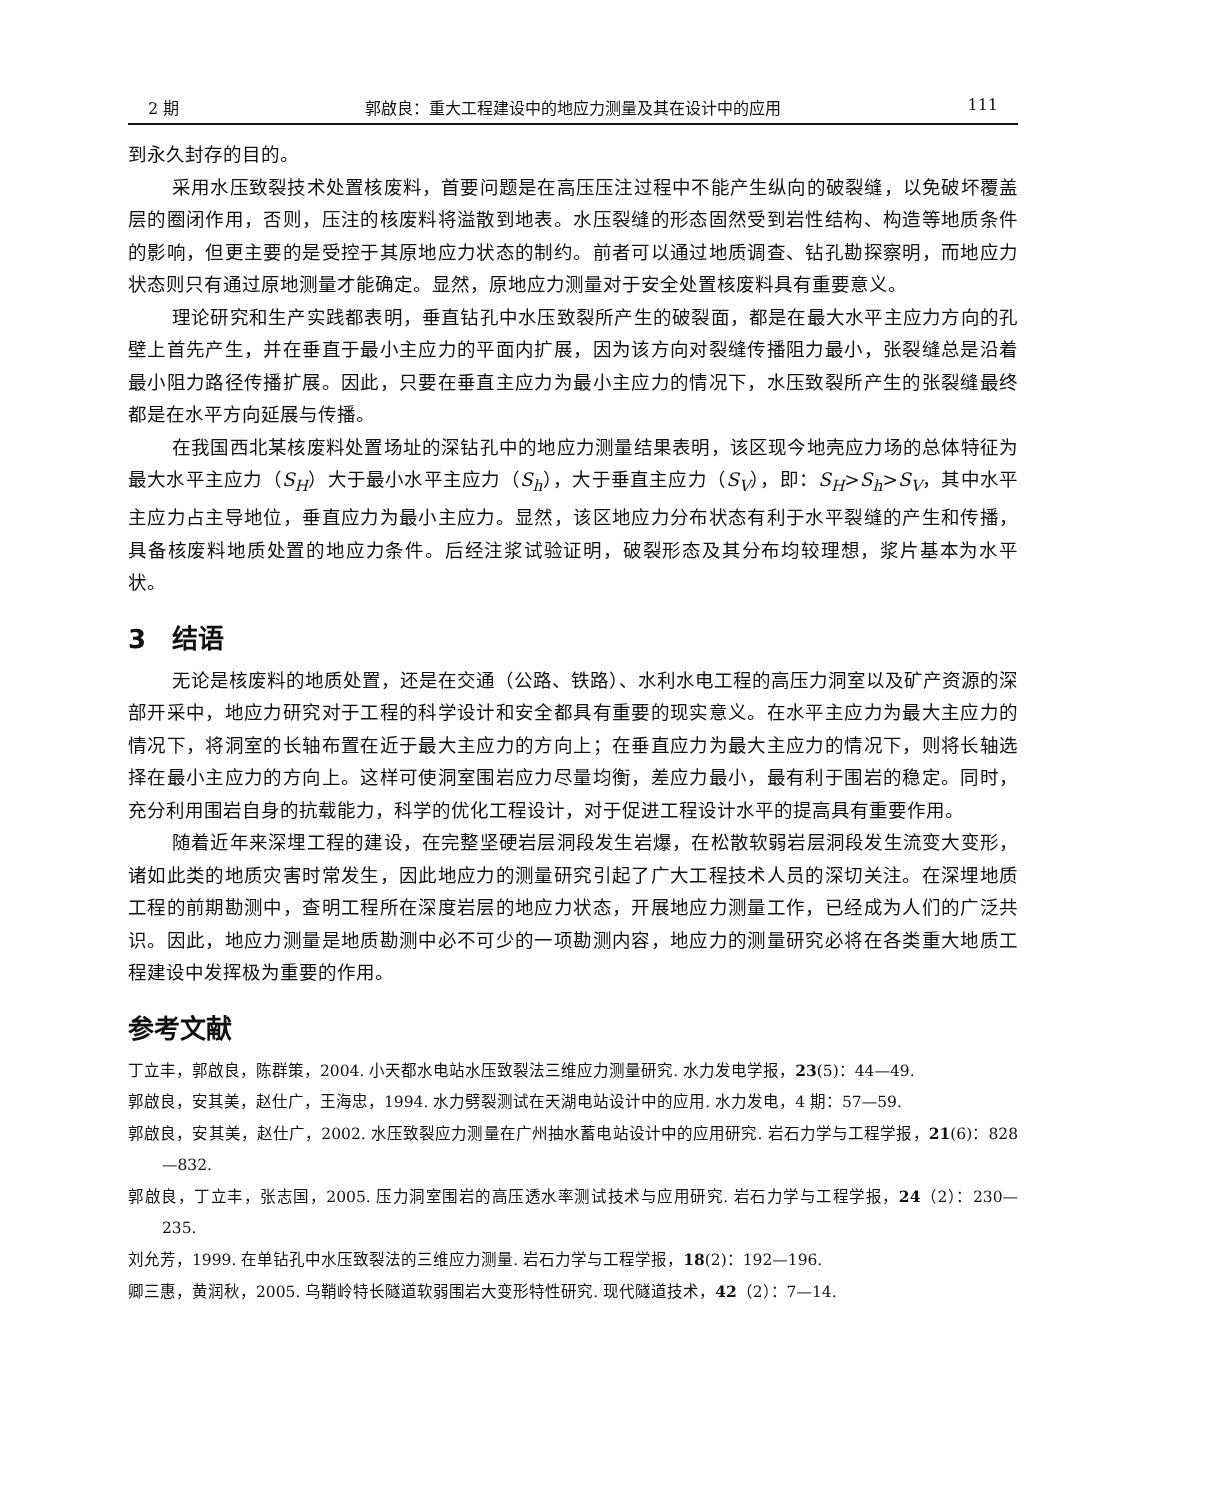2 期 郭啟良：重大工程建设中的地应力测量及其在设计中的应用 111
到永久封存的目的。
采用水压致裂技术处置核废料，首要问题是在高压压注过程中不能产生纵向的破裂缝，以免破坏覆盖层的圈闭作用，否则，压注的核废料将溢散到地表。水压裂缝的形态固然受到岩性结构、构造等地质条件的影响，但更主要的是受控于其原地应力状态的制约。前者可以通过地质调查、钻孔勘探察明，而地应力状态则只有通过原地测量才能确定。显然，原地应力测量对于安全处置核废料具有重要意义。
理论研究和生产实践都表明，垂直钻孔中水压致裂所产生的破裂面，都是在最大水平主应力方向的孔壁上首先产生，并在垂直于最小主应力的平面内扩展，因为该方向对裂缝传播阻力最小，张裂缝总是沿着最小阻力路径传播扩展。因此，只要在垂直主应力为最小主应力的情况下，水压致裂所产生的张裂缝最终都是在水平方向延展与传播。
在我国西北某核废料处置场址的深钻孔中的地应力测量结果表明，该区现今地壳应力场的总体特征为最大水平主应力（S<sub>H</sub>）大于最小水平主应力（S<sub>h</sub>），大于垂直主应力（S<sub>V</sub>），即：S<sub>H</sub>>S<sub>h</sub>>S<sub>V</sub>，其中水平主应力占主导地位，垂直应力为最小主应力。显然，该区地应力分布状态有利于水平裂缝的产生和传播，具备核废料地质处置的地应力条件。后经注浆试验证明，破裂形态及其分布均较理想，浆片基本为水平状。
3　结语
无论是核废料的地质处置，还是在交通（公路、铁路）、水利水电工程的高压力洞室以及矿产资源的深部开采中，地应力研究对于工程的科学设计和安全都具有重要的现实意义。在水平主应力为最大主应力的情况下，将洞室的长轴布置在近于最大主应力的方向上；在垂直应力为最大主应力的情况下，则将长轴选择在最小主应力的方向上。这样可使洞室围岩应力尽量均衡，差应力最小，最有利于围岩的稳定。同时，充分利用围岩自身的抗载能力，科学的优化工程设计，对于促进工程设计水平的提高具有重要作用。
随着近年来深埋工程的建设，在完整坚硬岩层洞段发生岩爆，在松散软弱岩层洞段发生流变大变形，诸如此类的地质灾害时常发生，因此地应力的测量研究引起了广大工程技术人员的深切关注。在深埋地质工程的前期勘测中，查明工程所在深度岩层的地应力状态，开展地应力测量工作，已经成为人们的广泛共识。因此，地应力测量是地质勘测中必不可少的一项勘测内容，地应力的测量研究必将在各类重大地质工程建设中发挥极为重要的作用。
参考文献
丁立丰，郭啟良，陈群策，2004. 小天都水电站水压致裂法三维应力测量研究. 水力发电学报，23(5)：44—49.
郭啟良，安其美，赵仕广，王海忠，1994. 水力劈裂测试在天湖电站设计中的应用. 水力发电，4 期：57—59.
郭啟良，安其美，赵仕广，2002. 水压致裂应力测量在广州抽水蓄电站设计中的应用研究. 岩石力学与工程学报，21(6)：828—832.
郭啟良，丁立丰，张志国，2005. 压力洞室围岩的高压透水率测试技术与应用研究. 岩石力学与工程学报，24（2）：230—235.
刘允芳，1999. 在单钻孔中水压致裂法的三维应力测量. 岩石力学与工程学报，18(2)：192—196.
卿三惠，黄润秋，2005. 乌鞘岭特长隧道软弱围岩大变形特性研究. 现代隧道技术，42（2）：7—14.